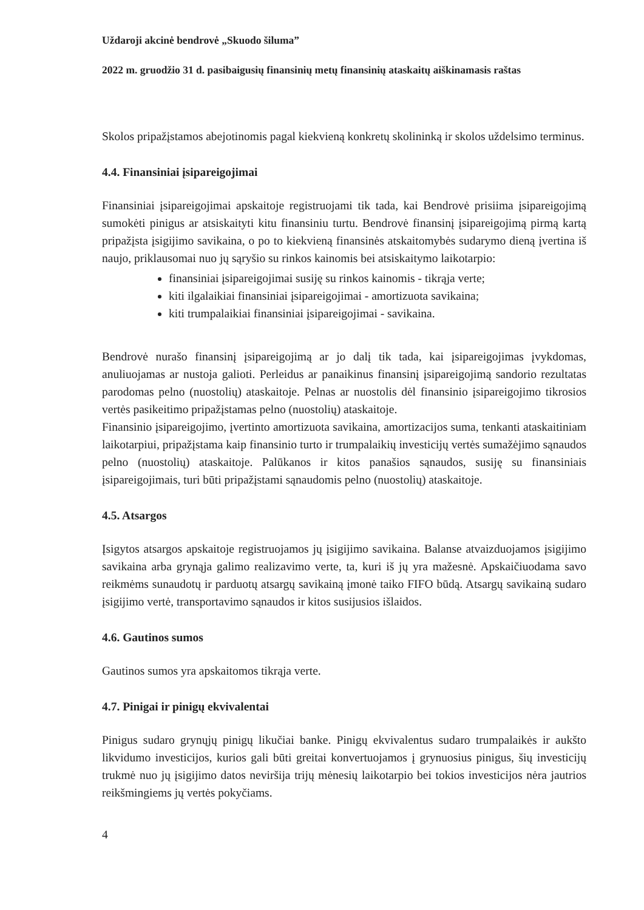Uždaroji akcinė bendrovė „Skuodo šiluma”
2022 m. gruodžio 31 d. pasibaigusių finansinių metų finansinių ataskaitų aiškinamasis raštas
Skolos pripažįstamos abejotinomis pagal kiekvieną konkretų skolininką ir skolos uždelsimo terminus.
4.4. Finansiniai įsipareigojimai
Finansiniai įsipareigojimai apskaitoje registruojami tik tada, kai Bendrovė prisiima įsipareigojimą sumokėti pinigus ar atsiskaityti kitu finansiniu turtu. Bendrovė finansinį įsipareigojimą pirmą kartą pripažįsta įsigijimo savikaina, o po to kiekvieną finansinės atskaitomybės sudarymo dieną įvertina iš naujo, priklausomai nuo jų sąryšio su rinkos kainomis bei atsiskaitymo laikotarpio:
finansiniai įsipareigojimai susiję su rinkos kainomis - tikrąja verte;
kiti ilgalaikiai finansiniai įsipareigojimai - amortizuota savikaina;
kiti trumpalaikiai finansiniai įsipareigojimai - savikaina.
Bendrovė nurašo finansinį įsipareigojimą ar jo dalį tik tada, kai įsipareigojimas įvykdomas, anuliuojamas ar nustoja galioti. Perleidus ar panaikinus finansinį įsipareigojimą sandorio rezultatas parodomas pelno (nuostolių) ataskaitoje. Pelnas ar nuostolis dėl finansinio įsipareigojimo tikrosios vertės pasikeitimo pripažįstamas pelno (nuostolių) ataskaitoje.
Finansinio įsipareigojimo, įvertinto amortizuota savikaina, amortizacijos suma, tenkanti ataskaitiniam laikotarpiui, pripažįstama kaip finansinio turto ir trumpalaikių investicijų vertės sumažėjimo sąnaudos pelno (nuostolių) ataskaitoje. Palūkanos ir kitos panašios sąnaudos, susiję su finansiniais įsipareigojimais, turi būti pripažįstami sąnaudomis pelno (nuostolių) ataskaitoje.
4.5. Atsargos
Įsigytos atsargos apskaitoje registruojamos jų įsigijimo savikaina. Balanse atvaizduojamos įsigijimo savikaina arba grynąja galimo realizavimo verte, ta, kuri iš jų yra mažesnė. Apskaičiuodama savo reikmėms sunaudotų ir parduotų atsargų savikainą įmonė taiko FIFO būdą. Atsargų savikainą sudaro įsigijimo vertė, transportavimo sąnaudos ir kitos susijusios išlaidos.
4.6. Gautinos sumos
Gautinos sumos yra apskaitomos tikrąja verte.
4.7. Pinigai ir pinigų ekvivalentai
Pinigus sudaro grynųjų pinigų likučiai banke. Pinigų ekvivalentus sudaro trumpalaikės ir aukšto likvidumo investicijos, kurios gali būti greitai konvertuojamos į grynuosius pinigus, šių investicijų trukmė nuo jų įsigijimo datos neviršija trijų mėnesių laikotarpio bei tokios investicijos nėra jautrios reikšmingiems jų vertės pokyčiams.
4